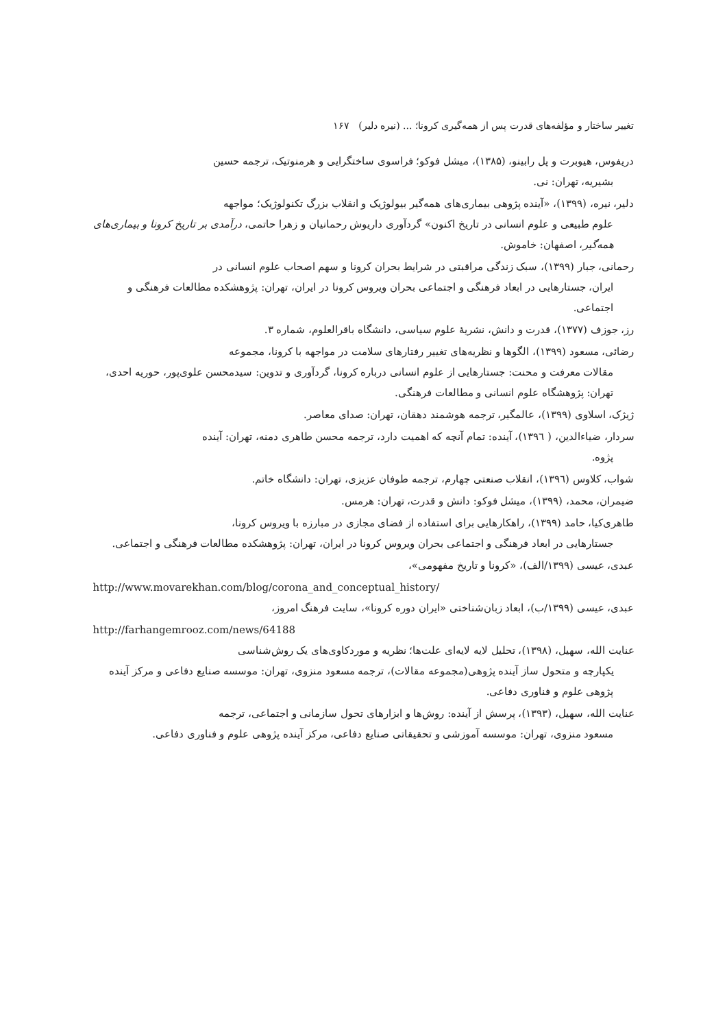تغییر ساختار و مؤلفه‌های قدرت پس از همه‌گیری کرونا؛ ... (نیره دلیر) ۱۶۷
دریفوس، هیوبرت و پل رابینو، (۱۳۸۵)، میشل فوکو؛ فراسوی ساختگرایی و هرمنوتیک، ترجمه حسین
بشیریه، تهران: نی.
دلیر، نیره، (۱۳۹۹)، «آینده پژوهی بیماری‌های همه‌گیر بیولوژیک و انقلاب بزرگ تکنولوژیک؛ مواجهه
علوم طبیعی و علوم انسانی در تاریخ اکنون» گردآوری داریوش رحمانیان و زهرا حاتمی، درآمدی بر تاریخ کرونا و بیماری‌های همه‌گیر، اصفهان: خاموش.
رحمانی، جبار (۱۳۹۹)، سبک زندگی مراقبتی در شرایط بحران کرونا و سهم اصحاب علوم انسانی در
ایران، جستارهایی در ابعاد فرهنگی و اجتماعی بحران ویروس کرونا در ایران، تهران: پژوهشکده مطالعات فرهنگی و اجتماعی.
رز، جوزف (۱۳۷۷)، قدرت و دانش، نشریهٔ علوم سیاسی، دانشگاه باقرالعلوم، شماره ۳.
رضائی، مسعود (۱۳۹۹)، الگوها و نظریه‌های تغییر رفتارهای سلامت در مواجهه با کرونا، مجموعه
مقالات معرفت و محنت: جستارهایی از علوم انسانی درباره کرونا، گردآوری و تدوین: سیدمحسن علوی‌پور، حوریه احدی، تهران: پژوهشگاه علوم انسانی و مطالعات فرهنگی.
ژیژک، اسلاوی (۱۳۹۹)، عالمگیر، ترجمه هوشمند دهقان، تهران: صدای معاصر.
سردار، ضیاءالدین، ( ۱۳۹٦)، آینده: تمام آنچه که اهمیت دارد، ترجمه محسن طاهری دمنه، تهران: آینده
پژوه.
شواب، کلاوس (۱۳۹٦)، انقلاب صنعتی چهارم، ترجمه طوفان عزیزی، تهران: دانشگاه خاتم.
ضیمران، محمد، (۱۳۹۹)، میشل فوکو: دانش و قدرت، تهران: هرمس.
طاهری‌کیا، حامد (۱۳۹۹)، راهکارهایی برای استفاده از فضای مجازی در مبارزه با ویروس کرونا،
جستارهایی در ابعاد فرهنگی و اجتماعی بحران ویروس کرونا در ایران، تهران: پژوهشکده مطالعات فرهنگی و اجتماعی.
عبدی، عیسی (۱۳۹۹/الف)، «کرونا و تاریخ مفهومی»،
http://www.movarekhan.com/blog/corona_and_conceptual_history/
عبدی، عیسی (۱۳۹۹/ب)، ابعاد زبان‌شناختی «ایران دوره کرونا»، سایت فرهنگ امروز،
http://farhangemrooz.com/news/64188
عنایت الله، سهیل، (۱۳۹۸)، تحلیل لایه لایه‌ای علت‌ها؛ نظریه و موردکاوی‌های یک روش‌شناسی
یکپارچه و متحول ساز آینده پژوهی(مجموعه مقالات)، ترجمه مسعود منزوی، تهران: موسسه صنایع دفاعی و مرکز آینده پژوهی علوم و فناوری دفاعی.
عنایت الله، سهیل، (۱۳۹۳)، پرسش از آینده: روش‌ها و ابزارهای تحول سازمانی و اجتماعی، ترجمه
مسعود منزوی، تهران: موسسه آموزشی و تحقیقاتی صنایع دفاعی، مرکز آینده پژوهی علوم و فناوری دفاعی.